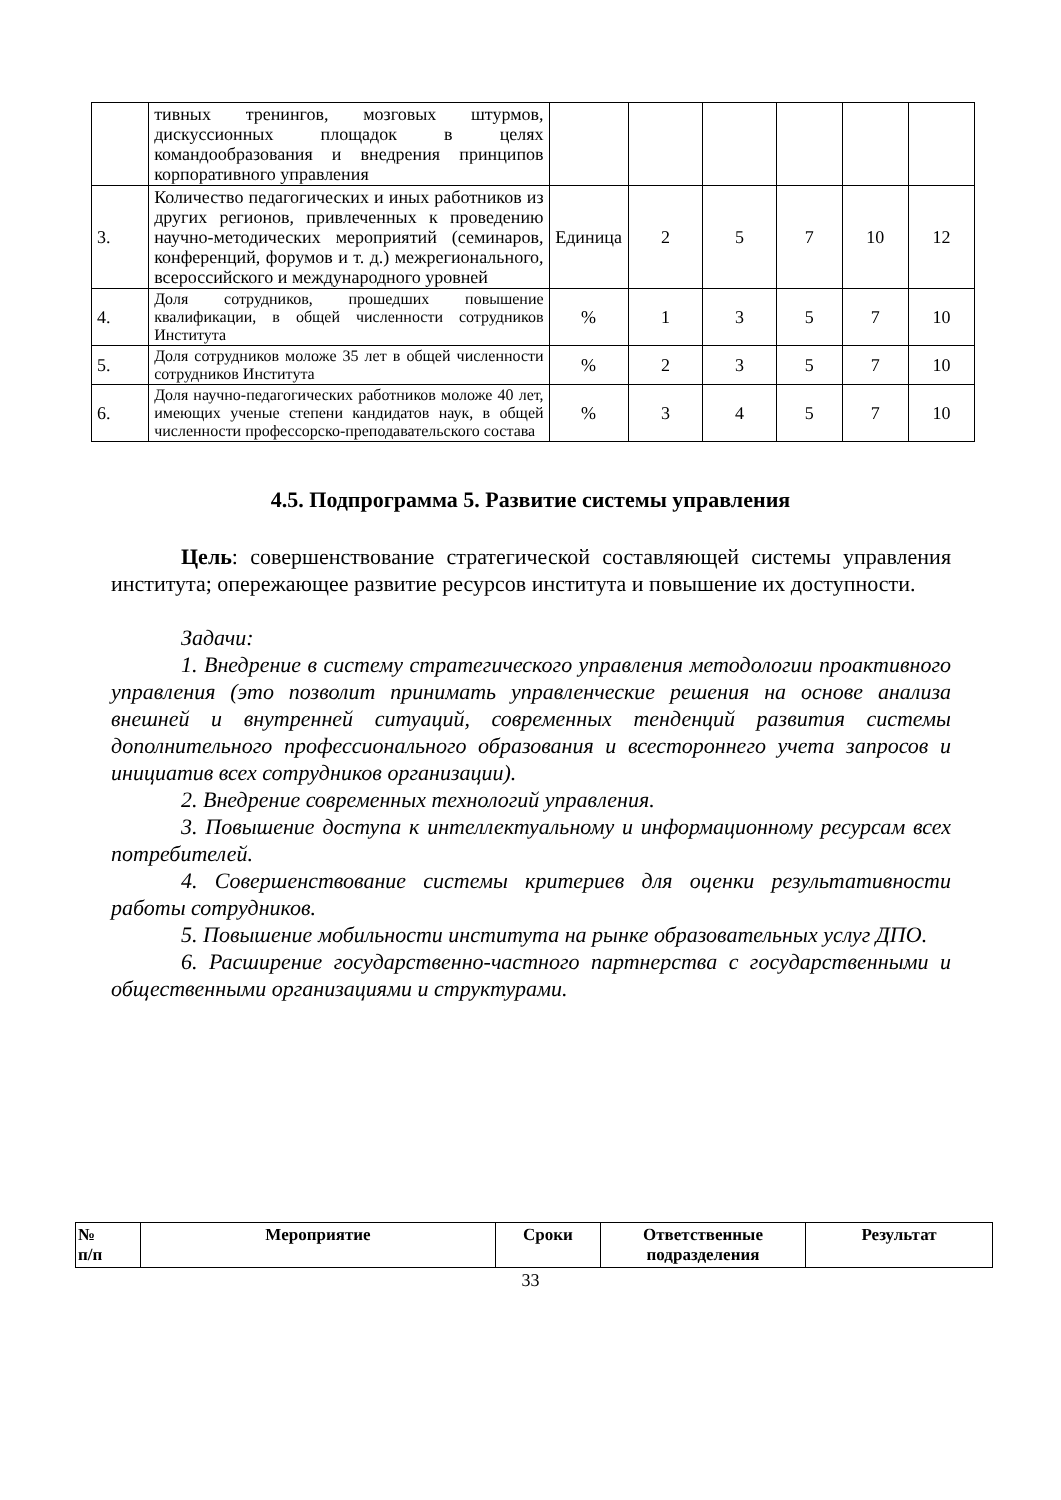| | тивных тренингов, мозговых штурмов, дискуссионных площадок в целях командообразования и внедрения принципов корпоративного управления | | | | | | |
| 3. | Количество педагогических и иных работников из других регионов, привлеченных к проведению научно-методических мероприятий (семинаров, конференций, форумов и т. д.) межрегионального, всероссийского и международного уровней | Единица | 2 | 5 | 7 | 10 | 12 |
| 4. | Доля сотрудников, прошедших повышение квалификации, в общей численности сотрудников Института | % | 1 | 3 | 5 | 7 | 10 |
| 5. | Доля сотрудников моложе 35 лет в общей численности сотрудников Института | % | 2 | 3 | 5 | 7 | 10 |
| 6. | Доля научно-педагогических работников моложе 40 лет, имеющих ученые степени кандидатов наук, в общей численности профессорско-преподавательского состава | % | 3 | 4 | 5 | 7 | 10 |
4.5. Подпрограмма 5. Развитие системы управления
Цель: совершенствование стратегической составляющей системы управления института; опережающее развитие ресурсов института и повышение их доступности.
Задачи:
1. Внедрение в систему стратегического управления методологии проактивного управления (это позволит принимать управленческие решения на основе анализа внешней и внутренней ситуаций, современных тенденций развития системы дополнительного профессионального образования и всестороннего учета запросов и инициатив всех сотрудников организации).
2. Внедрение современных технологий управления.
3. Повышение доступа к интеллектуальному и информационному ресурсам всех потребителей.
4. Совершенствование системы критериев для оценки результативности работы сотрудников.
5. Повышение мобильности института на рынке образовательных услуг ДПО.
6. Расширение государственно-частного партнерства с государственными и общественными организациями и структурами.
| № п/п | Мероприятие | Сроки | Ответственные подразделения | Результат |
| --- | --- | --- | --- | --- |
33